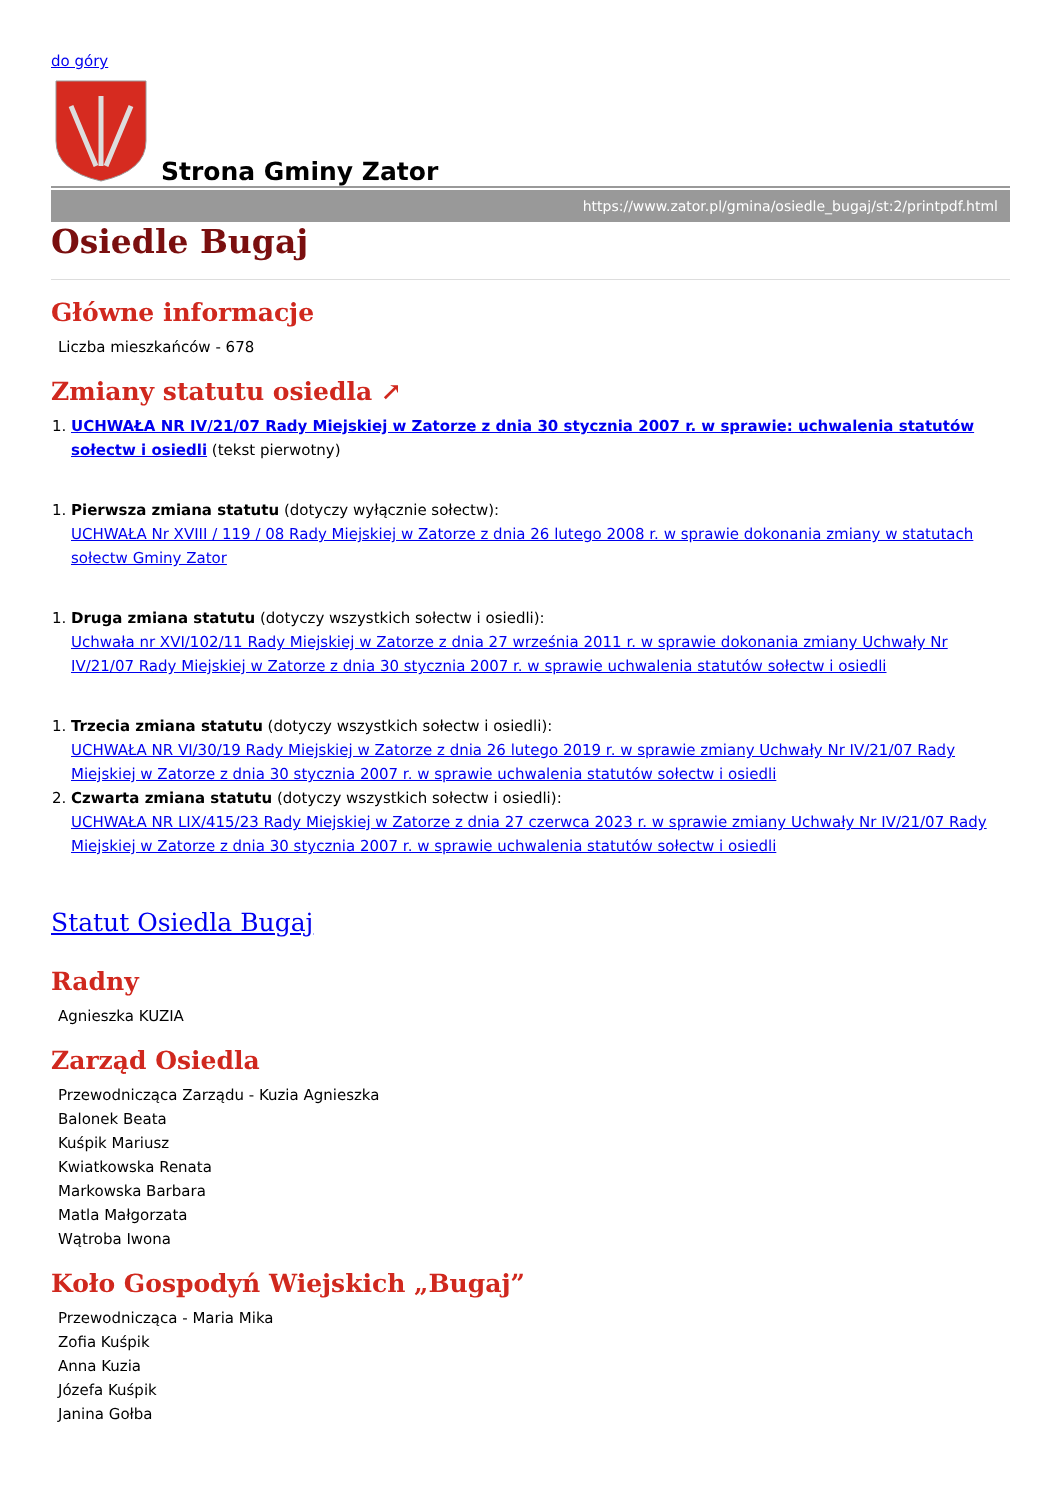do góry
Strona Gminy Zator
https://www.zator.pl/gmina/osiedle_bugaj/st:2/printpdf.html
Osiedle Bugaj
Główne informacje
Liczba mieszkańców - 678
Zmiany statutu osiedla ↗
1. UCHWAŁA NR IV/21/07 Rady Miejskiej w Zatorze z dnia 30 stycznia 2007 r. w sprawie: uchwalenia statutów sołectw i osiedli (tekst pierwotny)
1. Pierwsza zmiana statutu (dotyczy wyłącznie sołectw):
UCHWAŁA Nr XVIII / 119 / 08 Rady Miejskiej w Zatorze z dnia 26 lutego 2008 r. w sprawie dokonania zmiany w statutach sołectw Gminy Zator
1. Druga zmiana statutu (dotyczy wszystkich sołectw i osiedli):
Uchwała nr XVI/102/11 Rady Miejskiej w Zatorze z dnia 27 września 2011 r. w sprawie dokonania zmiany Uchwały Nr IV/21/07 Rady Miejskiej w Zatorze z dnia 30 stycznia 2007 r. w sprawie uchwalenia statutów sołectw i osiedli
1. Trzecia zmiana statutu (dotyczy wszystkich sołectw i osiedli):
UCHWAŁA NR VI/30/19 Rady Miejskiej w Zatorze z dnia 26 lutego 2019 r. w sprawie zmiany Uchwały Nr IV/21/07 Rady Miejskiej w Zatorze z dnia 30 stycznia 2007 r. w sprawie uchwalenia statutów sołectw i osiedli
2. Czwarta zmiana statutu (dotyczy wszystkich sołectw i osiedli):
UCHWAŁA NR LIX/415/23 Rady Miejskiej w Zatorze z dnia 27 czerwca 2023 r. w sprawie zmiany Uchwały Nr IV/21/07 Rady Miejskiej w Zatorze z dnia 30 stycznia 2007 r. w sprawie uchwalenia statutów sołectw i osiedli
Statut Osiedla Bugaj
Radny
Agnieszka KUZIA
Zarząd Osiedla
Przewodnicząca Zarządu - Kuzia Agnieszka
Balonek Beata
Kuśpik Mariusz
Kwiatkowska Renata
Markowska Barbara
Matla Małgorzata
Wątroba Iwona
Koło Gospodyń Wiejskich „Bugaj”
Przewodnicząca - Maria Mika
Zofia Kuśpik
Anna Kuzia
Józefa Kuśpik
Janina Gołba